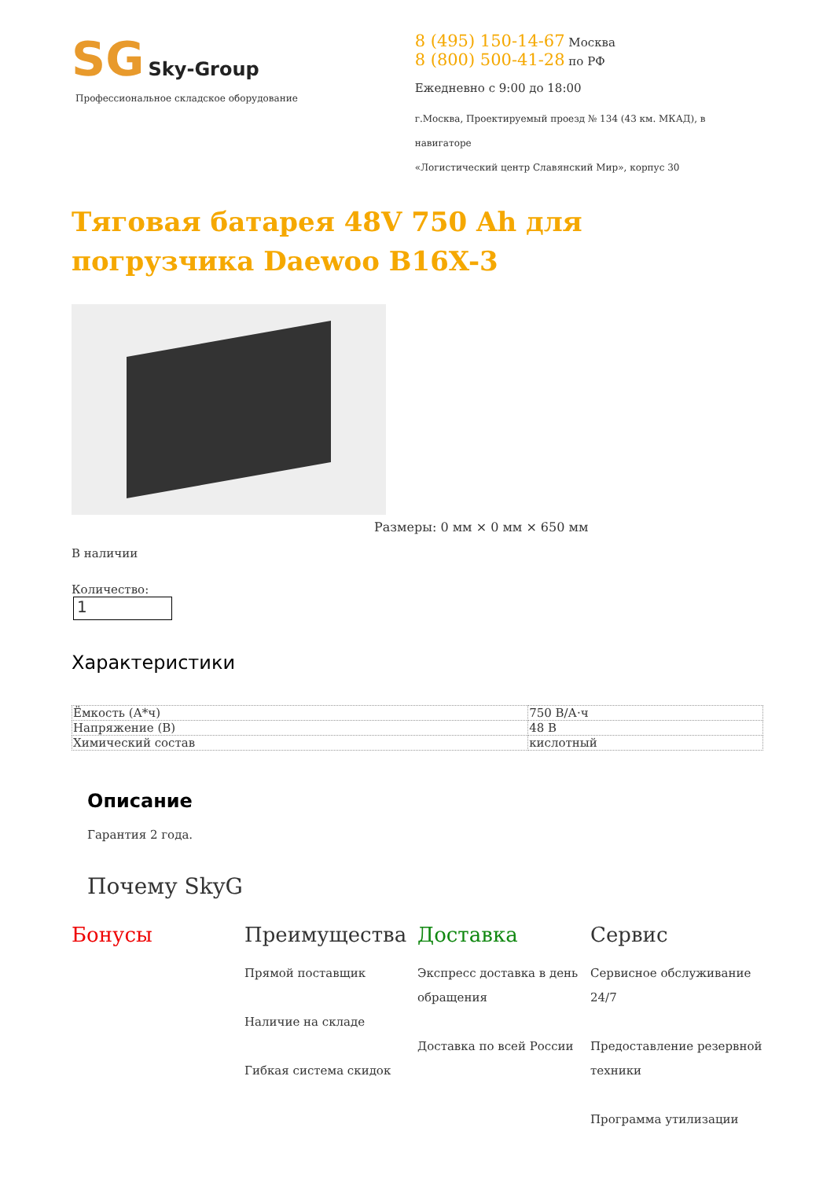SG Sky-Group
Профессиональное складское оборудование
8 (495) 150-14-67 Москва
8 (800) 500-41-28 по РФ
Ежедневно с 9:00 до 18:00
г.Москва, Проектируемый проезд № 134 (43 км. МКАД), в навигаторе
«Логистический центр Славянский Мир», корпус 30
Тяговая батарея 48V 750 Ah для погрузчика Daewoo B16X-3
Размеры: 0 мм × 0 мм × 650 мм
В наличии
Количество:
1
Характеристики
| Ёмкость (А*ч) | 750 В/А·ч |
| Напряжение (В) | 48 В |
| Химический состав | кислотный |
Описание
Гарантия 2 года.
Почему SkyG
Бонусы Преимущества
Прямой поставщик
Наличие на складе
Гибкая система скидок
Доставка
Экспресс доставка в день обращения
Доставка по всей России
Сервис
Сервисное обслуживание 24/7
Предоставление резервной техники
Программа утилизации